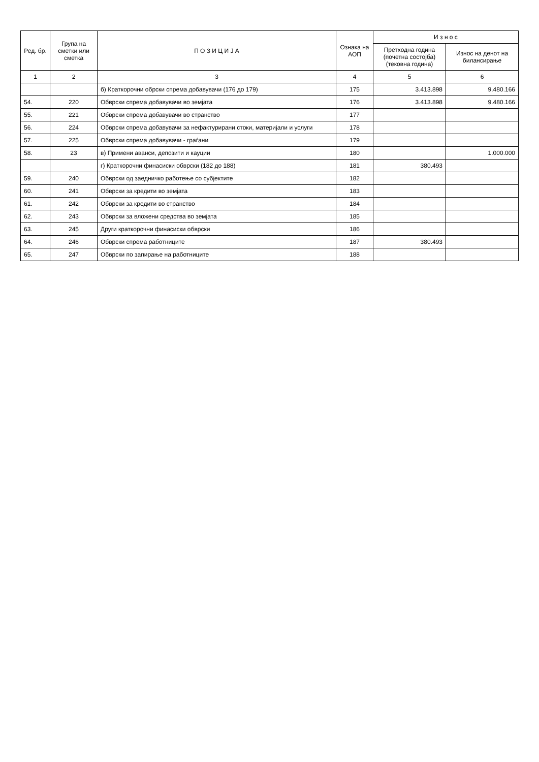| Ред. бр. | Група на сметки или сметка | П О З И Ц И Ј А | Ознака на АОП | И з н о с | |
| --- | --- | --- | --- | --- | --- |
| | | | | Претходна година (почетна состојба) (тековна година) | Износ на денот на билансирање |
| 1 | 2 | 3 | 4 | 5 | 6 |
| | | б) Краткорочни обрски спрема добавувачи (176 до 179) | 175 | 3.413.898 | 9.480.166 |
| 54. | 220 | Обврски спрема добавувачи во земјата | 176 | 3.413.898 | 9.480.166 |
| 55. | 221 | Обврски спрема добавувачи во странство | 177 | | |
| 56. | 224 | Обврски спрема добавувачи за нефактурирани стоки, материјали и услуги | 178 | | |
| 57. | 225 | Обврски спрема добавувачи - граѓани | 179 | | |
| 58. | 23 | в) Примени аванси, депозити и кауции | 180 | | 1.000.000 |
| | | г) Краткорочни финасиски обврски (182 до 188) | 181 | 380.493 | |
| 59. | 240 | Обврски од заедничко работење со субјектите | 182 | | |
| 60. | 241 | Обврски за кредити во земјата | 183 | | |
| 61. | 242 | Обврски за кредити во странство | 184 | | |
| 62. | 243 | Обврски за вложени средства во земјата | 185 | | |
| 63. | 245 | Други краткорочни финасиски обврски | 186 | | |
| 64. | 246 | Обврски спрема работниците | 187 | 380.493 | |
| 65. | 247 | Обврски по запирање на работниците | 188 | | |